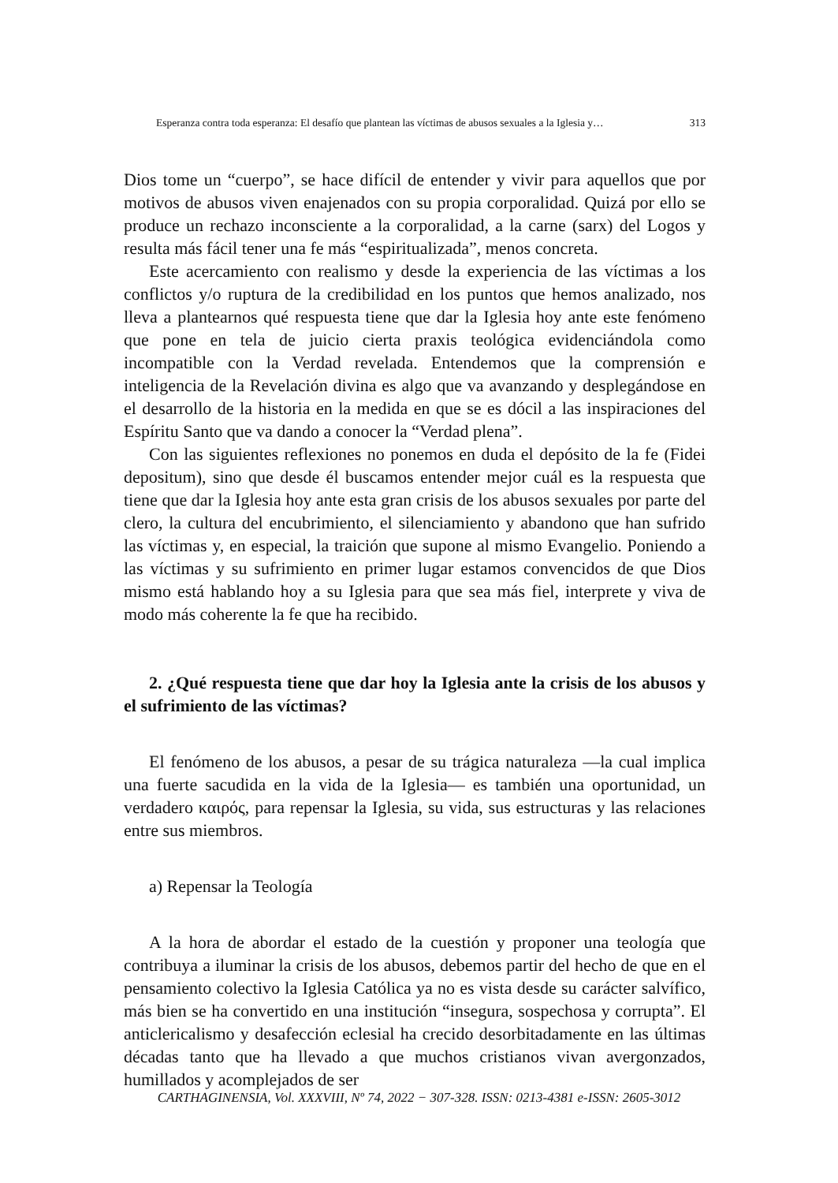Esperanza contra toda esperanza: El desafío que plantean las víctimas de abusos sexuales a la Iglesia y… 313
Dios tome un “cuerpo”, se hace difícil de entender y vivir para aquellos que por motivos de abusos viven enajenados con su propia corporalidad. Quizá por ello se produce un rechazo inconsciente a la corporalidad, a la carne (sarx) del Logos y resulta más fácil tener una fe más “espiritualizada”, menos concreta.
Este acercamiento con realismo y desde la experiencia de las víctimas a los conflictos y/o ruptura de la credibilidad en los puntos que hemos analizado, nos lleva a plantearnos qué respuesta tiene que dar la Iglesia hoy ante este fenómeno que pone en tela de juicio cierta praxis teológica evidenciándola como incompatible con la Verdad revelada. Entendemos que la comprensión e inteligencia de la Revelación divina es algo que va avanzando y desplegándose en el desarrollo de la historia en la medida en que se es dócil a las inspiraciones del Espíritu Santo que va dando a conocer la “Verdad plena”.
Con las siguientes reflexiones no ponemos en duda el depósito de la fe (Fidei depositum), sino que desde él buscamos entender mejor cuál es la respuesta que tiene que dar la Iglesia hoy ante esta gran crisis de los abusos sexuales por parte del clero, la cultura del encubrimiento, el silenciamiento y abandono que han sufrido las víctimas y, en especial, la traición que supone al mismo Evangelio. Poniendo a las víctimas y su sufrimiento en primer lugar estamos convencidos de que Dios mismo está hablando hoy a su Iglesia para que sea más fiel, interprete y viva de modo más coherente la fe que ha recibido.
2. ¿Qué respuesta tiene que dar hoy la Iglesia ante la crisis de los abusos y el sufrimiento de las víctimas?
El fenómeno de los abusos, a pesar de su trágica naturaleza —la cual implica una fuerte sacudida en la vida de la Iglesia— es también una oportunidad, un verdadero καιρός, para repensar la Iglesia, su vida, sus estructuras y las relaciones entre sus miembros.
a) Repensar la Teología
A la hora de abordar el estado de la cuestión y proponer una teología que contribuya a iluminar la crisis de los abusos, debemos partir del hecho de que en el pensamiento colectivo la Iglesia Católica ya no es vista desde su carácter salvífico, más bien se ha convertido en una institución “insegura, sospechosa y corrupta”. El anticlericalismo y desafección eclesial ha crecido desorbitadamente en las últimas décadas tanto que ha llevado a que muchos cristianos vivan avergonzados, humillados y acomplejados de ser
CARTHAGINENSIA, Vol. XXXVIII, Nº 74, 2022 − 307-328. ISSN: 0213-4381 e-ISSN: 2605-3012